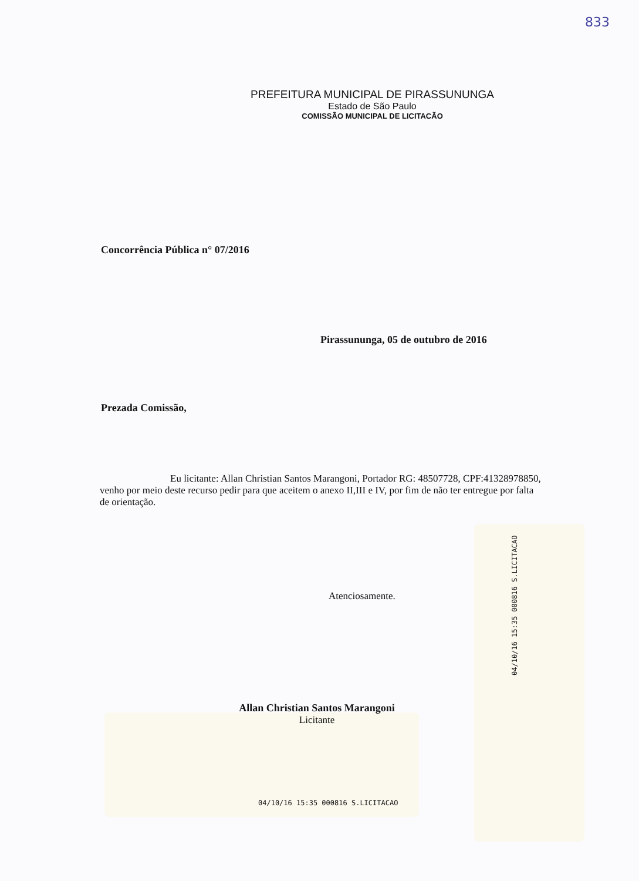833
PREFEITURA MUNICIPAL DE PIRASSUNUNGA
Estado de São Paulo
COMISSÃO MUNICIPAL DE LICITACÃO
Concorrência Pública n° 07/2016
Pirassununga, 05 de outubro de 2016
Prezada Comissão,
Eu licitante: Allan Christian Santos Marangoni, Portador RG: 48507728, CPF:41328978850, venho por meio deste recurso pedir para que aceitem o anexo II,III e IV, por fim de não ter entregue por falta de orientação.
Atenciosamente.
Allan Christian Santos Marangoni
Licitante
04/10/16 15:35 000816 S.LICITACAO
04/10/16 15:35 000816 S.LICITACAO